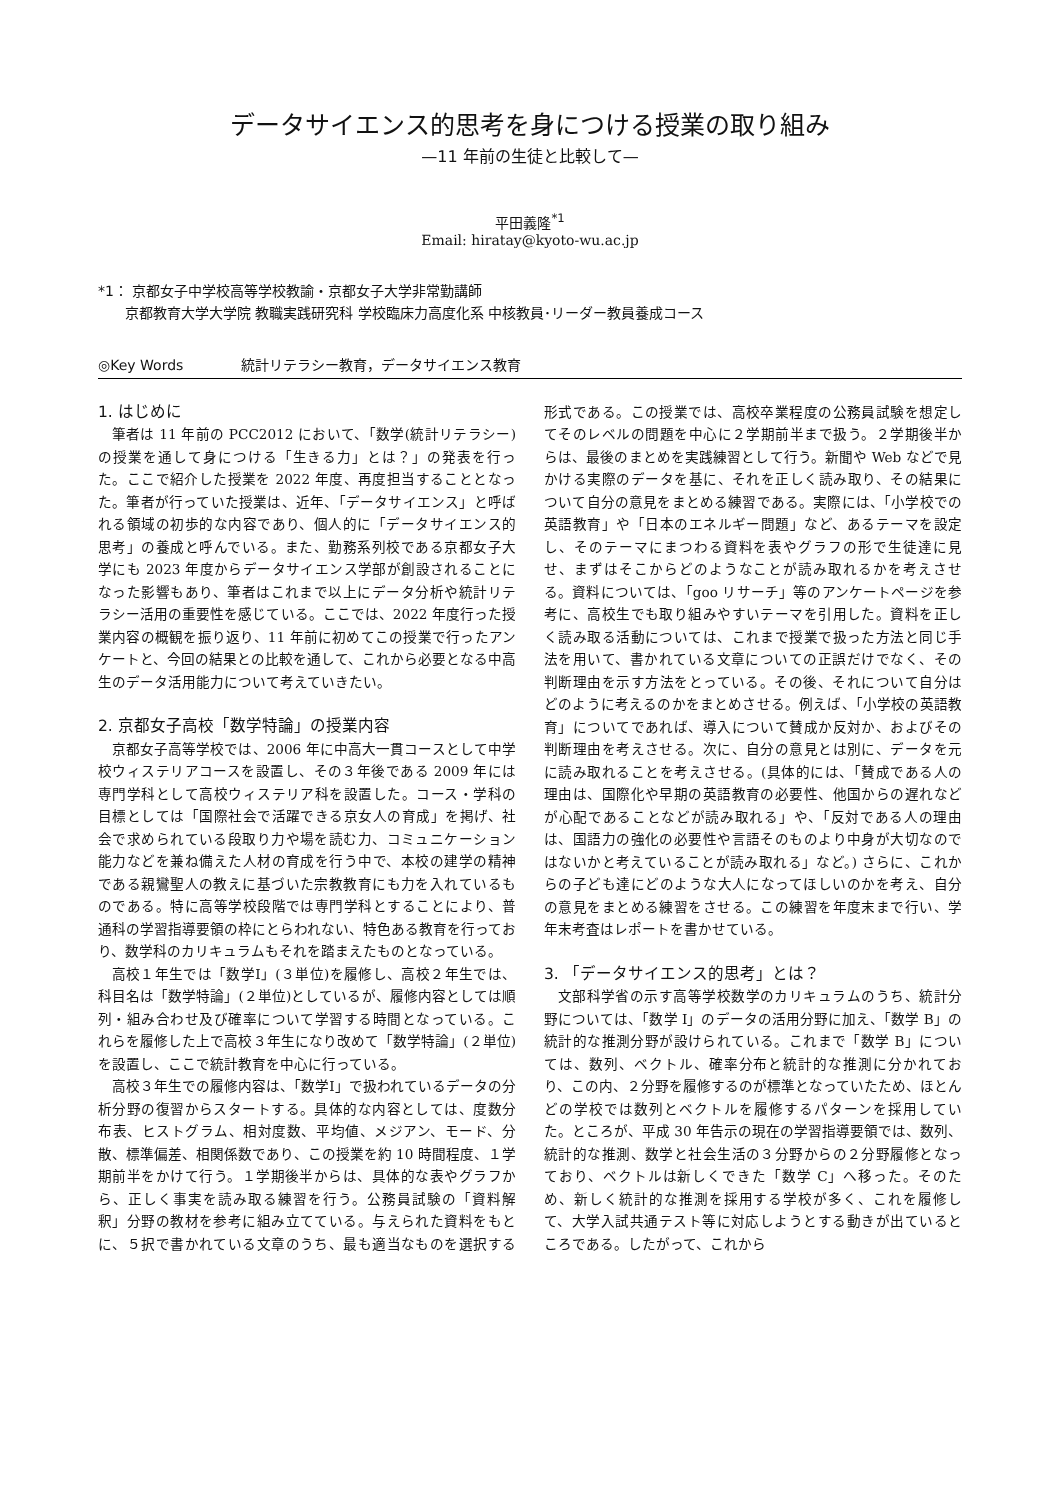データサイエンス的思考を身につける授業の取り組み
—11 年前の生徒と比較して—
平田義隆<sup>*1</sup>
Email: hiratay@kyoto-wu.ac.jp
*1： 京都女子中学校高等学校教諭・京都女子大学非常勤講師
京都教育大学大学院 教職実践研究科 学校臨床力高度化系 中核教員･リーダー教員養成コース
◎Key Words 統計リテラシー教育，データサイエンス教育
1. はじめに
筆者は 11 年前の PCC2012 において、「数学(統計リテラシー)の授業を通して身につける「生きる力」とは？」の発表を行った。ここで紹介した授業を 2022 年度、再度担当することとなった。筆者が行っていた授業は、近年、「データサイエンス」と呼ばれる領域の初歩的な内容であり、個人的に「データサイエンス的思考」の養成と呼んでいる。また、勤務系列校である京都女子大学にも 2023 年度からデータサイエンス学部が創設されることになった影響もあり、筆者はこれまで以上にデータ分析や統計リテラシー活用の重要性を感じている。ここでは、2022 年度行った授業内容の概観を振り返り、11 年前に初めてこの授業で行ったアンケートと、今回の結果との比較を通して、これから必要となる中高生のデータ活用能力について考えていきたい。
2. 京都女子高校「数学特論」の授業内容
京都女子高等学校では、2006 年に中高大一貫コースとして中学校ウィステリアコースを設置し、その３年後である 2009 年には専門学科として高校ウィステリア科を設置した。コース・学科の目標としては「国際社会で活躍できる京女人の育成」を掲げ、社会で求められている段取り力や場を読む力、コミュニケーション能力などを兼ね備えた人材の育成を行う中で、本校の建学の精神である親鸞聖人の教えに基づいた宗教教育にも力を入れているものである。特に高等学校段階では専門学科とすることにより、普通科の学習指導要領の枠にとらわれない、特色ある教育を行っており、数学科のカリキュラムもそれを踏まえたものとなっている。
高校１年生では「数学Ⅰ」(３単位)を履修し、高校２年生では、科目名は「数学特論」(２単位)としているが、履修内容としては順列・組み合わせ及び確率について学習する時間となっている。これらを履修した上で高校３年生になり改めて「数学特論」(２単位)を設置し、ここで統計教育を中心に行っている。
高校３年生での履修内容は、「数学Ⅰ」で扱われているデータの分析分野の復習からスタートする。具体的な内容としては、度数分布表、ヒストグラム、相対度数、平均値、メジアン、モード、分散、標準偏差、相関係数であり、この授業を約 10 時間程度、１学期前半をかけて行う。１学期後半からは、具体的な表やグラフから、正しく事実を読み取る練習を行う。公務員試験の「資料解釈」分野の教材を参考に組み立てている。与えられた資料をもとに、５択で書かれている文章のうち、最も適当なものを選択する形式である。この授業では、高校卒業程度の公務員試験を想定してそのレベルの問題を中心に２学期前半まで扱う。２学期後半からは、最後のまとめを実践練習として行う。新聞や Web などで見かける実際のデータを基に、それを正しく読み取り、その結果について自分の意見をまとめる練習である。実際には、「小学校での英語教育」や「日本のエネルギー問題」など、あるテーマを設定し、そのテーマにまつわる資料を表やグラフの形で生徒達に見せ、まずはそこからどのようなことが読み取れるかを考えさせる。資料については、「goo リサーチ」等のアンケートページを参考に、高校生でも取り組みやすいテーマを引用した。資料を正しく読み取る活動については、これまで授業で扱った方法と同じ手法を用いて、書かれている文章についての正誤だけでなく、その判断理由を示す方法をとっている。その後、それについて自分はどのように考えるのかをまとめさせる。例えば、「小学校の英語教育」についてであれば、導入について賛成か反対か、およびその判断理由を考えさせる。次に、自分の意見とは別に、データを元に読み取れることを考えさせる。(具体的には、「賛成である人の理由は、国際化や早期の英語教育の必要性、他国からの遅れなどが心配であることなどが読み取れる」や、「反対である人の理由は、国語力の強化の必要性や言語そのものより中身が大切なのではないかと考えていることが読み取れる」など。) さらに、これからの子ども達にどのような大人になってほしいのかを考え、自分の意見をまとめる練習をさせる。この練習を年度末まで行い、学年末考査はレポートを書かせている。
3. 「データサイエンス的思考」とは？
文部科学省の示す高等学校数学のカリキュラムのうち、統計分野については、「数学 I」のデータの活用分野に加え、「数学 B」の統計的な推測分野が設けられている。これまで「数学 B」については、数列、ベクトル、確率分布と統計的な推測に分かれており、この内、２分野を履修するのが標準となっていたため、ほとんどの学校では数列とベクトルを履修するパターンを採用していた。ところが、平成 30 年告示の現在の学習指導要領では、数列、統計的な推測、数学と社会生活の３分野からの２分野履修となっており、ベクトルは新しくできた「数学 C」へ移った。そのため、新しく統計的な推測を採用する学校が多く、これを履修して、大学入試共通テスト等に対応しようとする動きが出ているところである。したがって、これから